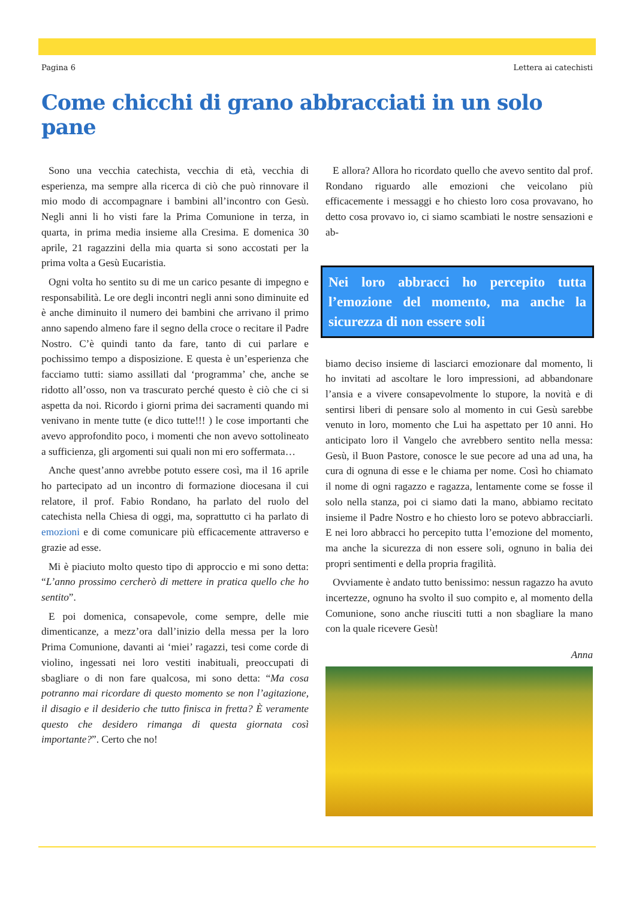Pagina 6 Lettera ai catechisti
Come chicchi di grano abbracciati in un solo pane
Sono una vecchia catechista, vecchia di età, vecchia di esperienza, ma sempre alla ricerca di ciò che può rinnovare il mio modo di accompagnare i bambini all’incontro con Gesù. Negli anni li ho visti fare la Prima Comunione in terza, in quarta, in prima media insieme alla Cresima. E domenica 30 aprile, 21 ragazzini della mia quarta si sono accostati per la prima volta a Gesù Eucaristia.
Ogni volta ho sentito su di me un carico pesante di impegno e responsabilità. Le ore degli incontri negli anni sono diminuite ed è anche diminuito il numero dei bambini che arrivano il primo anno sapendo almeno fare il segno della croce o recitare il Padre Nostro. C’è quindi tanto da fare, tanto di cui parlare e pochissimo tempo a disposizione. E questa è un’esperienza che facciamo tutti: siamo assillati dal ‘programma’ che, anche se ridotto all’osso, non va trascurato perché questo è ciò che ci si aspetta da noi. Ricordo i giorni prima dei sacramenti quando mi venivano in mente tutte (e dico tutte!!! ) le cose importanti che avevo approfondito poco, i momenti che non avevo sottolineato a sufficienza, gli argomenti sui quali non mi ero soffermata…
Anche quest’anno avrebbe potuto essere così, ma il 16 aprile ho partecipato ad un incontro di formazione diocesana il cui relatore, il prof. Fabio Rondano, ha parlato del ruolo del catechista nella Chiesa di oggi, ma, soprattutto ci ha parlato di emozioni e di come comunicare più efficacemente attraverso e grazie ad esse.
Mi è piaciuto molto questo tipo di approccio e mi sono detta: “L’anno prossimo cercherò di mettere in pratica quello che ho sentito”.
E poi domenica, consapevole, come sempre, delle mie dimenticanze, a mezz’ora dall’inizio della messa per la loro Prima Comunione, davanti ai ‘miei’ ragazzi, tesi come corde di violino, ingessati nei loro vestiti inabituali, preoccupati di sbagliare o di non fare qualcosa, mi sono detta: “Ma cosa potranno mai ricordare di questo momento se non l’agitazione, il disagio e il desiderio che tutto finisca in fretta? È veramente questo che desidero rimanga di questa giornata così importante?”. Certo che no!
E allora? Allora ho ricordato quello che avevo sentito dal prof. Rondano riguardo alle emozioni che veicolano più efficacemente i messaggi e ho chiesto loro cosa provavano, ho detto cosa provavo io, ci siamo scambiati le nostre sensazioni e ab-
Nei loro abbracci ho percepito tutta l’emozione del momento, ma anche la sicurezza di non essere soli
biamo deciso insieme di lasciarci emozionare dal momento, li ho invitati ad ascoltare le loro impressioni, ad abbandonare l’ansia e a vivere consapevolmente lo stupore, la novità e di sentirsi liberi di pensare solo al momento in cui Gesù sarebbe venuto in loro, momento che Lui ha aspettato per 10 anni. Ho anticipato loro il Vangelo che avrebbero sentito nella messa: Gesù, il Buon Pastore, conosce le sue pecore ad una ad una, ha cura di ognuna di esse e le chiama per nome. Così ho chiamato il nome di ogni ragazzo e ragazza, lentamente come se fosse il solo nella stanza, poi ci siamo dati la mano, abbiamo recitato insieme il Padre Nostro e ho chiesto loro se potevo abbracciarli. E nei loro abbracci ho percepito tutta l’emozione del momento, ma anche la sicurezza di non essere soli, ognuno in balia dei propri sentimenti e della propria fragilità.
Ovviamente è andato tutto benissimo: nessun ragazzo ha avuto incertezze, ognuno ha svolto il suo compito e, al momento della Comunione, sono anche riusciti tutti a non sbagliare la mano con la quale ricevere Gesù!
Anna